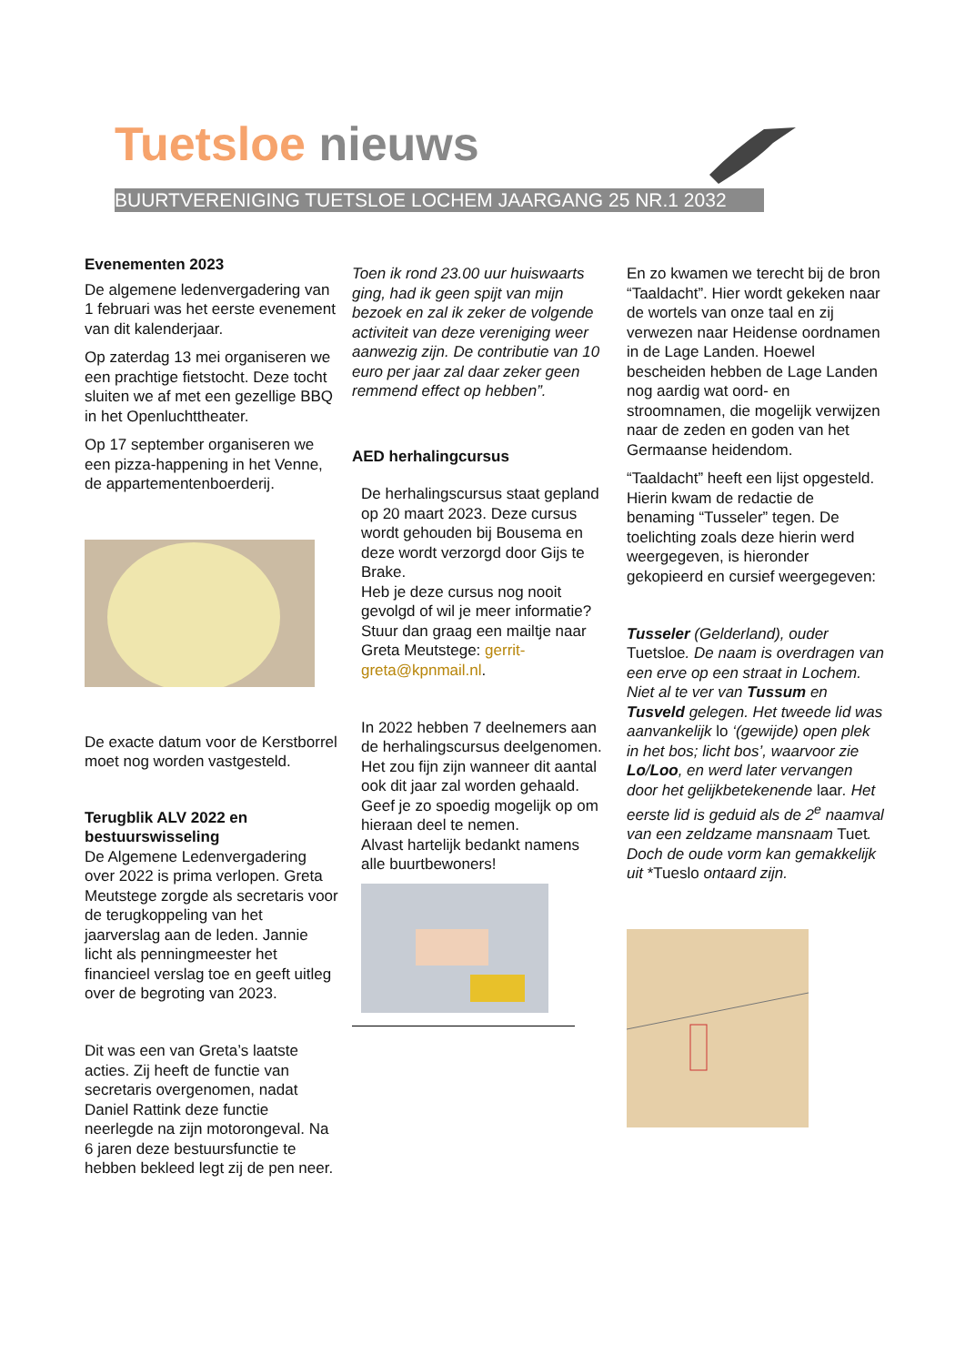Tuetsloe nieuws
BUURTVERENIGING TUETSLOE LOCHEM JAARGANG 25 NR.1 2032
Evenementen 2023
De algemene ledenvergadering van 1 februari was het eerste evenement van dit kalenderjaar.
Op zaterdag 13 mei organiseren we een prachtige fietstocht. Deze tocht sluiten we af met een gezellige BBQ in het Openluchttheater.
Op 17 september organiseren we een pizza-happening in het Venne, de appartementenboerderij.
De exacte datum voor de Kerstborrel moet nog worden vastgesteld.
Terugblik ALV 2022 en bestuurswisseling
De Algemene Ledenvergadering over 2022 is prima verlopen. Greta Meutstege zorgde als secretaris voor de terugkoppeling van het jaarverslag aan de leden. Jannie licht als penningmeester het financieel verslag toe en geeft uitleg over de begroting van 2023.
Dit was een van Greta’s laatste acties. Zij heeft de functie van secretaris overgenomen, nadat Daniel Rattink deze functie neerlegde na zijn motorongeval. Na 6 jaren deze bestuursfunctie te hebben bekleed legt zij de pen neer.
Toen ik rond 23.00 uur huiswaarts ging, had ik geen spijt van mijn bezoek en zal ik zeker de volgende activiteit van deze vereniging weer aanwezig zijn. De contributie van 10 euro per jaar zal daar zeker geen remmend effect op hebben”.
AED herhalingcursus
De herhalingscursus staat gepland op 20 maart 2023. Deze cursus wordt gehouden bij Bousema en deze wordt verzorgd door Gijs te Brake.
Heb je deze cursus nog nooit gevolgd of wil je meer informatie?
Stuur dan graag een mailtje naar Greta Meutstege: gerrit-greta@kpnmail.nl.
In 2022 hebben 7 deelnemers aan de herhalingscursus deelgenomen.
Het zou fijn zijn wanneer dit aantal ook dit jaar zal worden gehaald.
Geef je zo spoedig mogelijk op om hieraan deel te nemen.
Alvast hartelijk bedankt namens alle buurtbewoners!
En zo kwamen we terecht bij de bron “Taaldacht”. Hier wordt gekeken naar de wortels van onze taal en zij verwezen naar Heidense oordnamen in de Lage Landen. Hoewel bescheiden hebben de Lage Landen nog aardig wat oord- en stroomnamen, die mogelijk verwijzen naar de zeden en goden van het Germaanse heidendom.
“Taaldacht” heeft een lijst opgesteld. Hierin kwam de redactie de benaming “Tusseler” tegen. De toelichting zoals deze hierin werd weergegeven, is hieronder gekopieerd en cursief weergegeven:
Tusseler (Gelderland), ouder Tuetsloe. De naam is overdragen van een erve op een straat in Lochem. Niet al te ver van Tussum en Tusveld gelegen. Het tweede lid was aanvankelijk lo ‘(gewijde) open plek in het bos; licht bos’, waarvoor zie Lo/Loo, en werd later vervangen door het gelijkbetekenende laar. Het eerste lid is geduid als de 2<sup>e</sup> naamval van een zeldzame mansnaam Tuet. Doch de oude vorm kan gemakkelijk uit *Tueslo ontaard zijn.